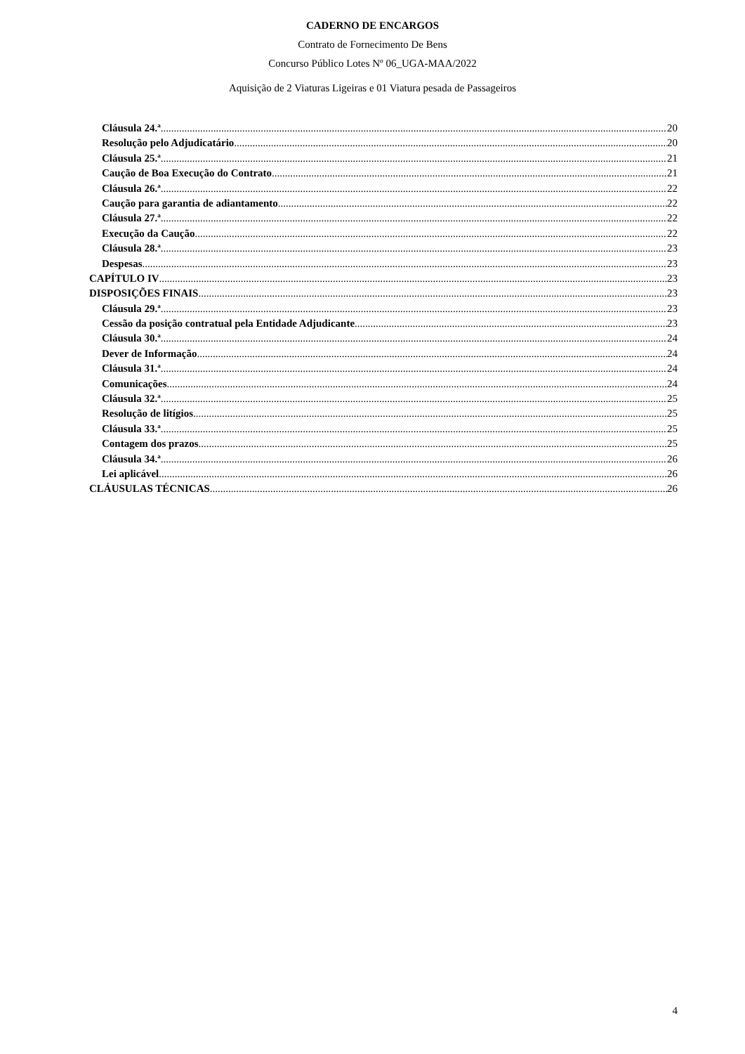CADERNO DE ENCARGOS
Contrato de Fornecimento De Bens
Concurso Público Lotes Nº 06_UGA-MAA/2022
Aquisição de 2 Viaturas Ligeiras e 01 Viatura pesada de Passageiros
Cláusula 24.ª 20
Resolução pelo Adjudicatário 20
Cláusula 25.ª 21
Caução de Boa Execução do Contrato 21
Cláusula 26.ª 22
Caução para garantia de adiantamento 22
Cláusula 27.ª 22
Execução da Caução 22
Cláusula 28.ª 23
Despesas 23
CAPÍTULO IV 23
DISPOSIÇÕES FINAIS 23
Cláusula 29.ª 23
Cessão da posição contratual pela Entidade Adjudicante 23
Cláusula 30.ª 24
Dever de Informação 24
Cláusula 31.ª 24
Comunicações 24
Cláusula 32.ª 25
Resolução de litígios 25
Cláusula 33.ª 25
Contagem dos prazos 25
Cláusula 34.ª 26
Lei aplicável 26
CLÁUSULAS TÉCNICAS 26
4